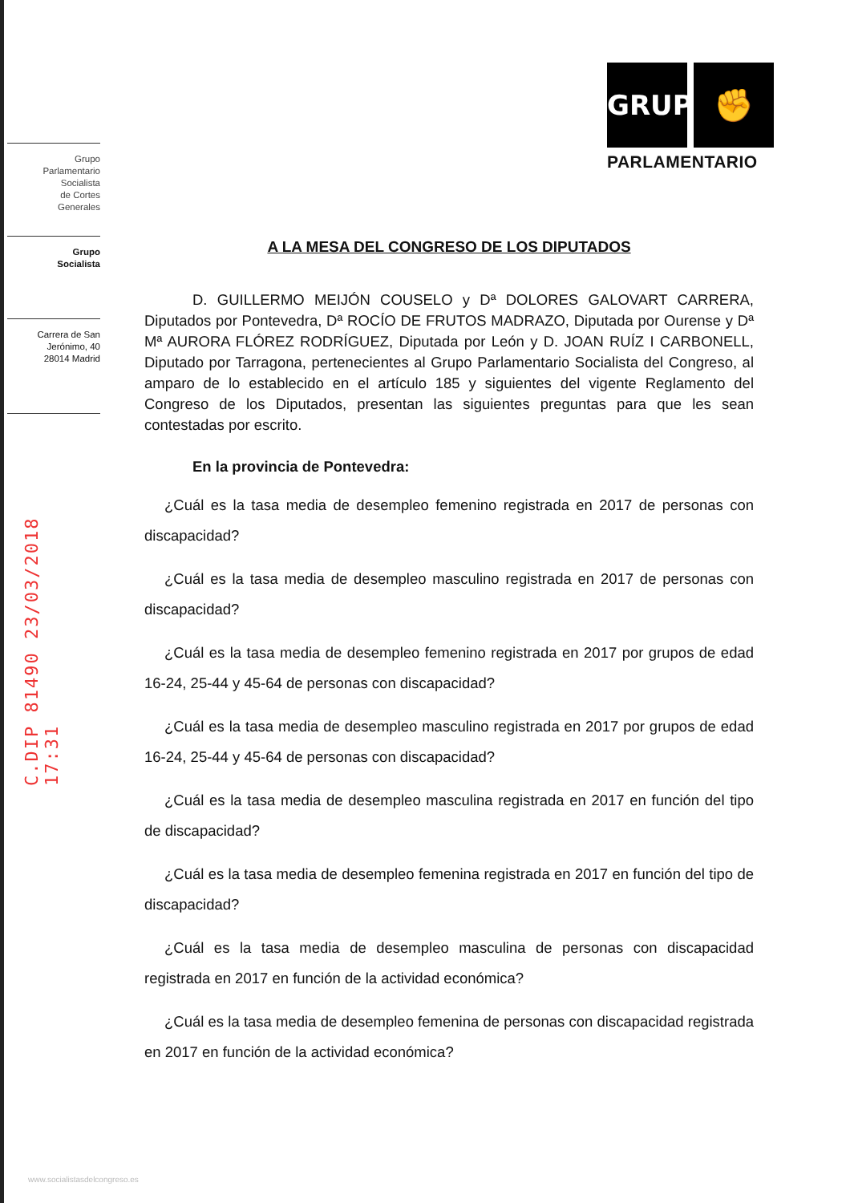Grupo
Parlamentario
Socialista
de Cortes
Generales
Grupo
Socialista
Carrera de San
Jerónimo, 40
28014 Madrid
C.DIP 81490 23/03/2018 17:31
GRUPO ✊
PARLAMENTARIO
A LA MESA DEL CONGRESO DE LOS DIPUTADOS
D. GUILLERMO MEIJÓN COUSELO y Dª DOLORES GALOVART CARRERA, Diputados por Pontevedra, Dª ROCÍO DE FRUTOS MADRAZO, Diputada por Ourense y Dª Mª AURORA FLÓREZ RODRÍGUEZ, Diputada por León y D. JOAN RUÍZ I CARBONELL, Diputado por Tarragona, pertenecientes al Grupo Parlamentario Socialista del Congreso, al amparo de lo establecido en el artículo 185 y siguientes del vigente Reglamento del Congreso de los Diputados, presentan las siguientes preguntas para que les sean contestadas por escrito.
En la provincia de Pontevedra:
¿Cuál es la tasa media de desempleo femenino registrada en 2017 de personas con discapacidad?
¿Cuál es la tasa media de desempleo masculino registrada en 2017 de personas con discapacidad?
¿Cuál es la tasa media de desempleo femenino registrada en 2017 por grupos de edad 16-24, 25-44 y 45-64 de personas con discapacidad?
¿Cuál es la tasa media de desempleo masculino registrada en 2017 por grupos de edad 16-24, 25-44 y 45-64 de personas con discapacidad?
¿Cuál es la tasa media de desempleo masculina registrada en 2017 en función del tipo de discapacidad?
¿Cuál es la tasa media de desempleo femenina registrada en 2017 en función del tipo de discapacidad?
¿Cuál es la tasa media de desempleo masculina de personas con discapacidad registrada en 2017 en función de la actividad económica?
¿Cuál es la tasa media de desempleo femenina de personas con discapacidad registrada en 2017 en función de la actividad económica?
www.socialistasdelcongreso.es